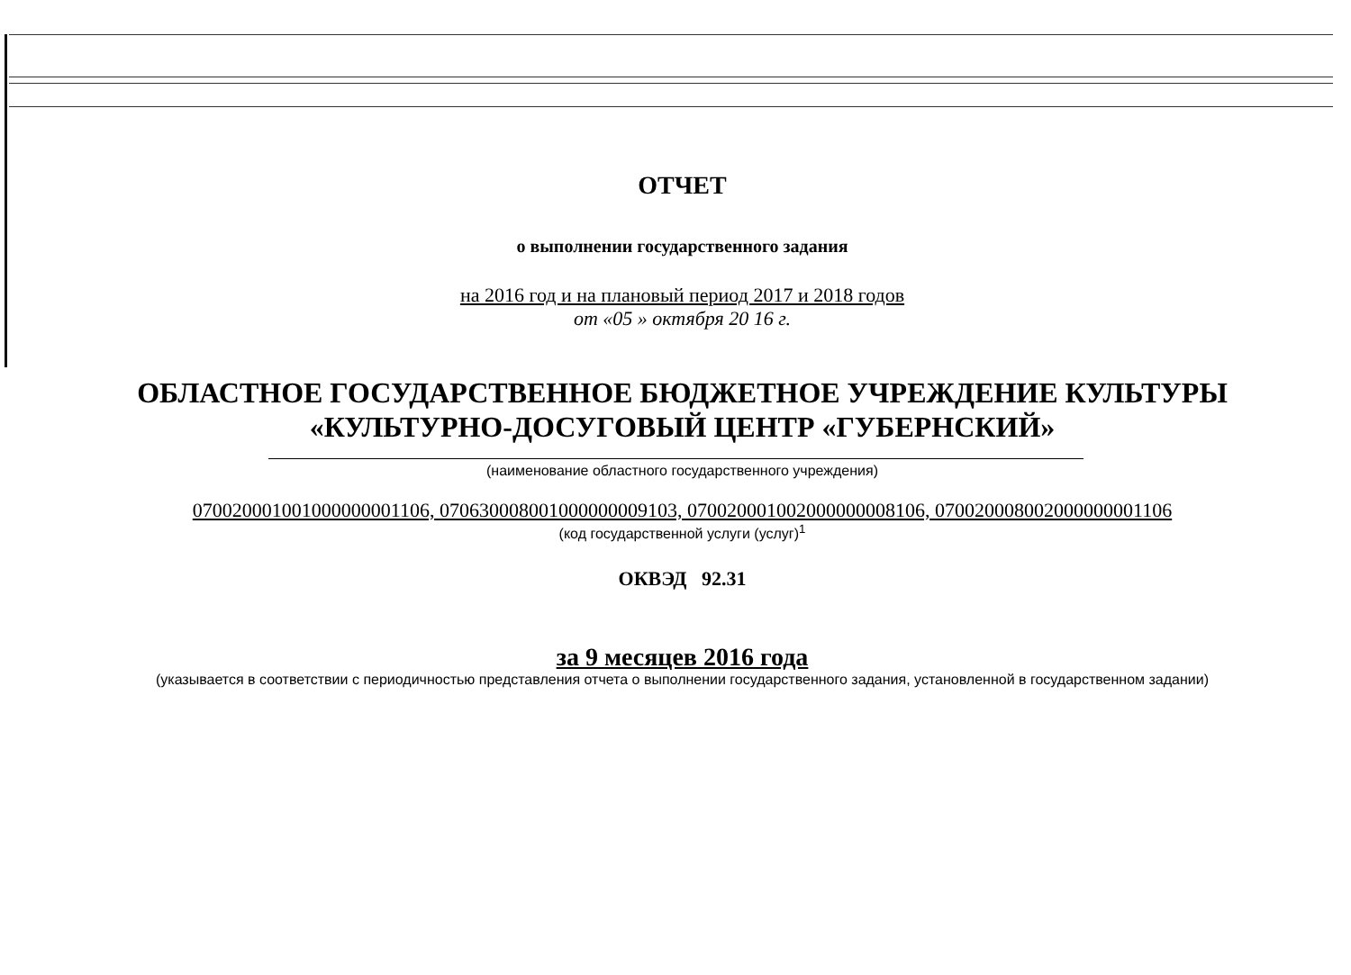ОТЧЕТ
о выполнении государственного задания
на 2016 год и на плановый период 2017 и 2018 годов
от «05 » октября 20 16 г.
ОБЛАСТНОЕ ГОСУДАРСТВЕННОЕ БЮДЖЕТНОЕ УЧРЕЖДЕНИЕ КУЛЬТУРЫ
«КУЛЬТУРНО-ДОСУГОВЫЙ ЦЕНТР «ГУБЕРНСКИЙ»
(наименование областного государственного учреждения)
070020001001000000001106, 070630008001000000009103, 070020001002000000008106, 070020008002000000001106
(код государственной услуги (услуг)<sup>1</sup>
ОКВЭД 92.31
за 9 месяцев 2016 года
(указывается в соответствии с периодичностью представления отчета о выполнении государственного задания, установленной в государственном задании)